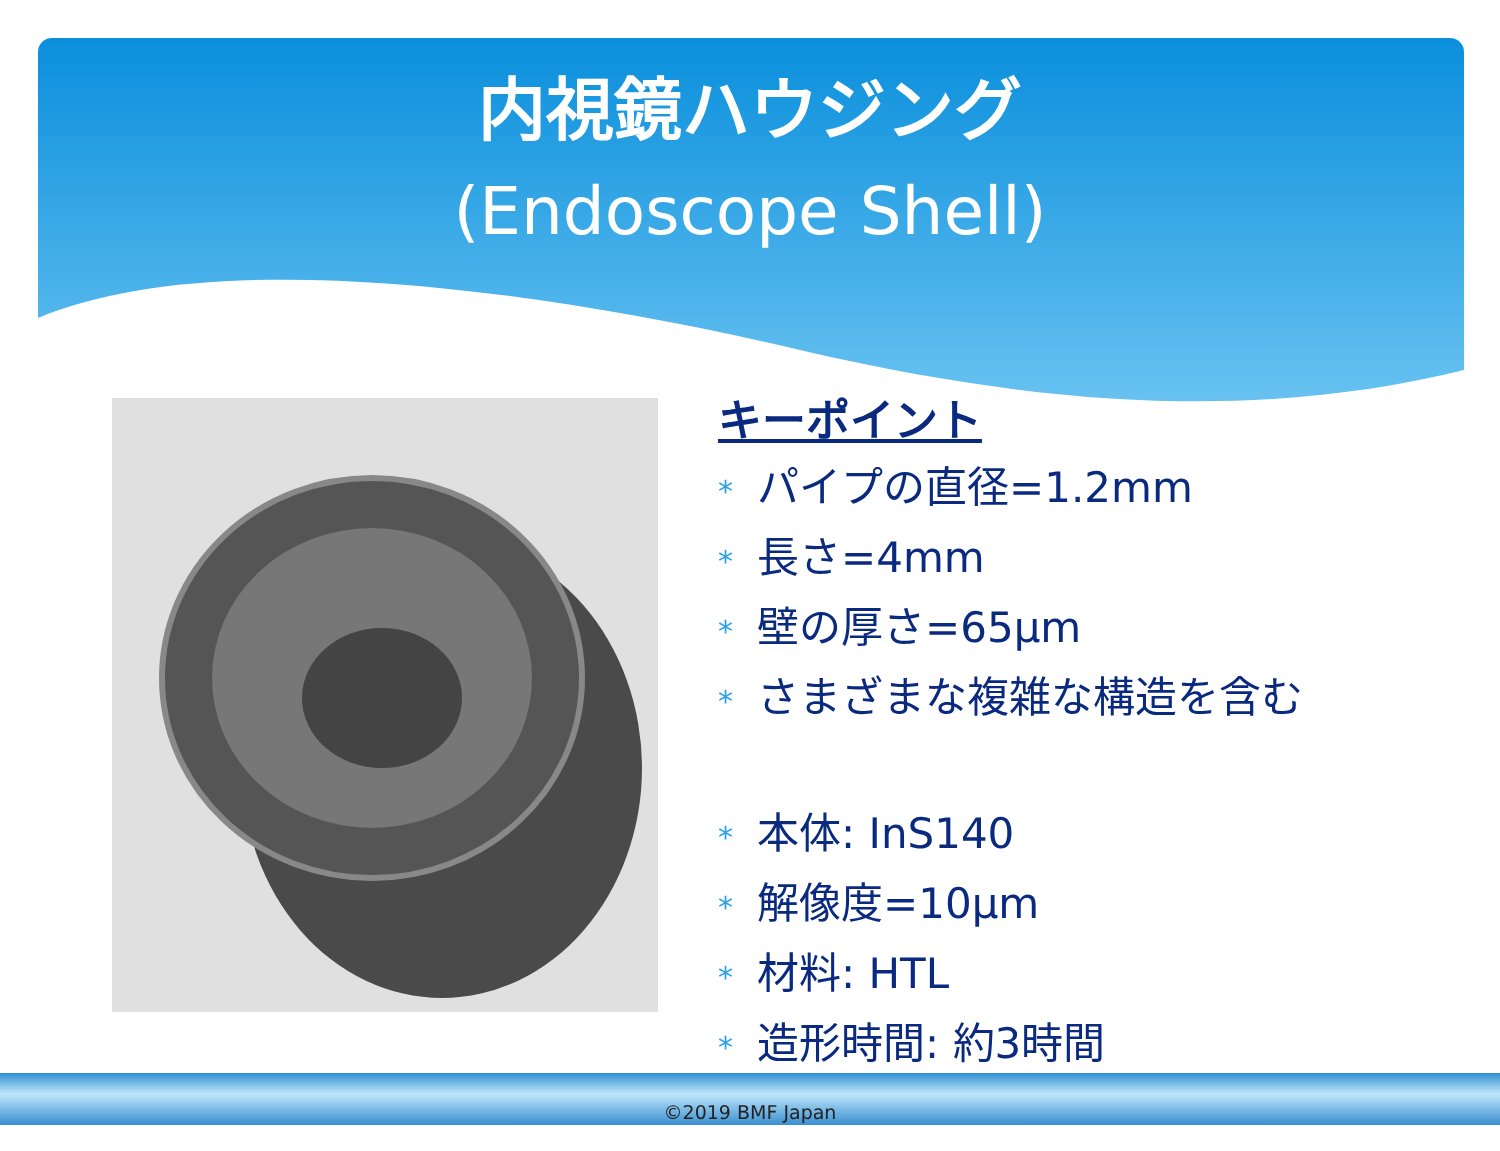内視鏡ハウジング
(Endoscope Shell)
キーポイント
* パイプの直径=1.2mm
* 長さ=4mm
* 壁の厚さ=65µm
* さまざまな複雑な構造を含む
* 本体: InS140
* 解像度=10µm
* 材料: HTL
* 造形時間: 約3時間
©2019 BMF Japan